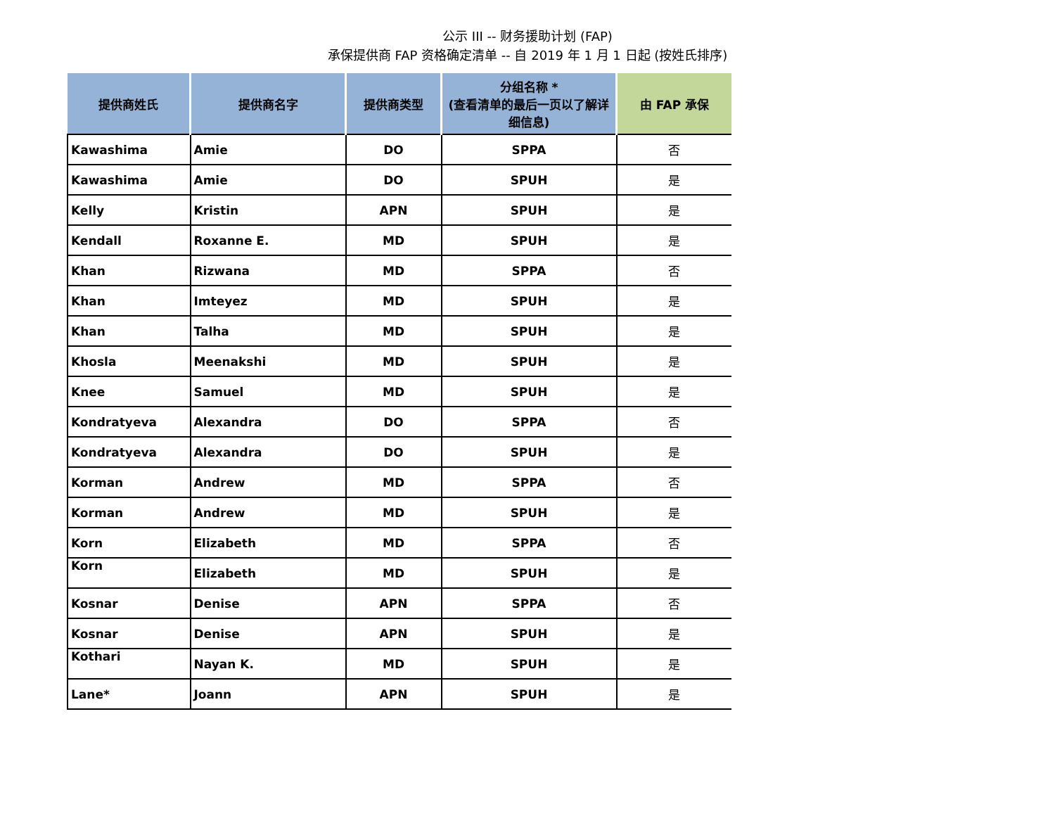公示 III -- 财务援助计划 (FAP)
承保提供商 FAP 资格确定清单 -- 自 2019 年 1 月 1 日起 (按姓氏排序)
| 提供商姓氏 | 提供商名字 | 提供商类型 | 分组名称 * (查看清单的最后一页以了解详细信息) | 由 FAP 承保 |
| --- | --- | --- | --- | --- |
| Kawashima | Amie | DO | SPPA | 否 |
| Kawashima | Amie | DO | SPUH | 是 |
| Kelly | Kristin | APN | SPUH | 是 |
| Kendall | Roxanne E. | MD | SPUH | 是 |
| Khan | Rizwana | MD | SPPA | 否 |
| Khan | Imteyez | MD | SPUH | 是 |
| Khan | Talha | MD | SPUH | 是 |
| Khosla | Meenakshi | MD | SPUH | 是 |
| Knee | Samuel | MD | SPUH | 是 |
| Kondratyeva | Alexandra | DO | SPPA | 否 |
| Kondratyeva | Alexandra | DO | SPUH | 是 |
| Korman | Andrew | MD | SPPA | 否 |
| Korman | Andrew | MD | SPUH | 是 |
| Korn | Elizabeth | MD | SPPA | 否 |
| Korn | Elizabeth | MD | SPUH | 是 |
| Kosnar | Denise | APN | SPPA | 否 |
| Kosnar | Denise | APN | SPUH | 是 |
| Kothari | Nayan K. | MD | SPUH | 是 |
| Lane* | Joann | APN | SPUH | 是 |